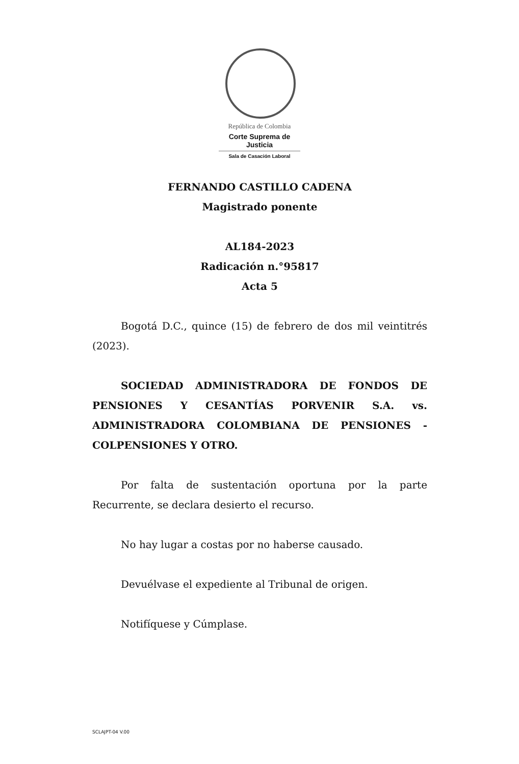República de Colombia
Corte Suprema de Justicia
Sala de Casación Laboral
FERNANDO CASTILLO CADENA
Magistrado ponente
AL184-2023
Radicación n.°95817
Acta 5
Bogotá D.C., quince (15) de febrero de dos mil veintitrés (2023).
SOCIEDAD ADMINISTRADORA DE FONDOS DE PENSIONES Y CESANTÍAS PORVENIR S.A. vs. ADMINISTRADORA COLOMBIANA DE PENSIONES - COLPENSIONES Y OTRO.
Por falta de sustentación oportuna por la parte Recurrente, se declara desierto el recurso.
No hay lugar a costas por no haberse causado.
Devuélvase el expediente al Tribunal de origen.
Notifíquese y Cúmplase.
SCLAJPT-04 V.00